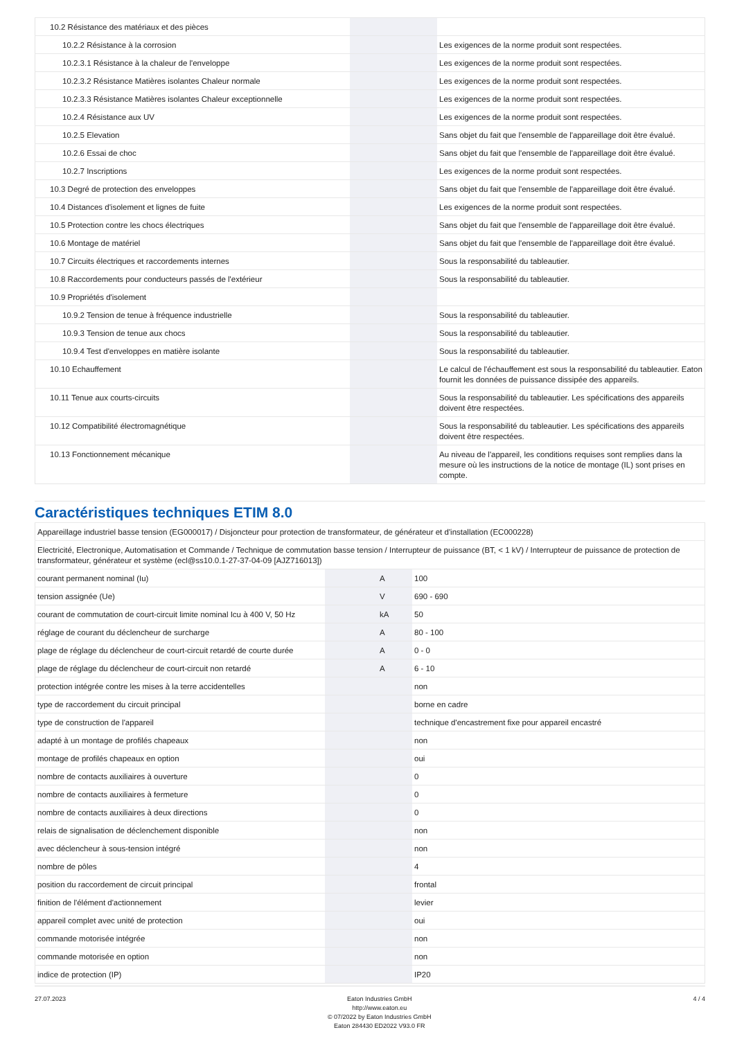| 10.2 Résistance des matériaux et des pièces | | | |
| 10.2.2 Résistance à la corrosion | | | Les exigences de la norme produit sont respectées. |
| 10.2.3.1 Résistance à la chaleur de l'enveloppe | | | Les exigences de la norme produit sont respectées. |
| 10.2.3.2 Résistance Matières isolantes Chaleur normale | | | Les exigences de la norme produit sont respectées. |
| 10.2.3.3 Résistance Matières isolantes Chaleur exceptionnelle | | | Les exigences de la norme produit sont respectées. |
| 10.2.4 Résistance aux UV | | | Les exigences de la norme produit sont respectées. |
| 10.2.5 Elevation | | | Sans objet du fait que l'ensemble de l'appareillage doit être évalué. |
| 10.2.6 Essai de choc | | | Sans objet du fait que l'ensemble de l'appareillage doit être évalué. |
| 10.2.7 Inscriptions | | | Les exigences de la norme produit sont respectées. |
| 10.3 Degré de protection des enveloppes | | | Sans objet du fait que l'ensemble de l'appareillage doit être évalué. |
| 10.4 Distances d'isolement et lignes de fuite | | | Les exigences de la norme produit sont respectées. |
| 10.5 Protection contre les chocs électriques | | | Sans objet du fait que l'ensemble de l'appareillage doit être évalué. |
| 10.6 Montage de matériel | | | Sans objet du fait que l'ensemble de l'appareillage doit être évalué. |
| 10.7 Circuits électriques et raccordements internes | | | Sous la responsabilité du tableautier. |
| 10.8 Raccordements pour conducteurs passés de l'extérieur | | | Sous la responsabilité du tableautier. |
| 10.9 Propriétés d'isolement | | | |
| 10.9.2 Tension de tenue à fréquence industrielle | | | Sous la responsabilité du tableautier. |
| 10.9.3 Tension de tenue aux chocs | | | Sous la responsabilité du tableautier. |
| 10.9.4 Test d'enveloppes en matière isolante | | | Sous la responsabilité du tableautier. |
| 10.10 Echauffement | | | Le calcul de l'échauffement est sous la responsabilité du tableautier. Eaton fournit les données de puissance dissipée des appareils. |
| 10.11 Tenue aux courts-circuits | | | Sous la responsabilité du tableautier. Les spécifications des appareils doivent être respectées. |
| 10.12 Compatibilité électromagnétique | | | Sous la responsabilité du tableautier. Les spécifications des appareils doivent être respectées. |
| 10.13 Fonctionnement mécanique | | | Au niveau de l'appareil, les conditions requises sont remplies dans la mesure où les instructions de la notice de montage (IL) sont prises en compte. |
Caractéristiques techniques ETIM 8.0
| Appareillage industriel basse tension (EG000017) / Disjoncteur pour protection de transformateur, de générateur et d'installation (EC000228) | | | |
| Electricité, Electronique, Automatisation et Commande / Technique de commutation basse tension / Interrupteur de puissance (BT, < 1 kV) / Interrupteur de puissance de protection de transformateur, générateur et système (ecl@ss10.0.1-27-37-04-09 [AJZ716013]) | | | |
| courant permanent nominal (Iu) | | A | 100 |
| tension assignée (Ue) | | V | 690 - 690 |
| courant de commutation de court-circuit limite nominal Icu à 400 V, 50 Hz | | kA | 50 |
| réglage de courant du déclencheur de surcharge | | A | 80 - 100 |
| plage de réglage du déclencheur de court-circuit retardé de courte durée | | A | 0 - 0 |
| plage de réglage du déclencheur de court-circuit non retardé | | A | 6 - 10 |
| protection intégrée contre les mises à la terre accidentelles | | | non |
| type de raccordement du circuit principal | | | borne en cadre |
| type de construction de l'appareil | | | technique d'encastrement fixe pour appareil encastré |
| adapté à un montage de profilés chapeaux | | | non |
| montage de profilés chapeaux en option | | | oui |
| nombre de contacts auxiliaires à ouverture | | | 0 |
| nombre de contacts auxiliaires à fermeture | | | 0 |
| nombre de contacts auxiliaires à deux directions | | | 0 |
| relais de signalisation de déclenchement disponible | | | non |
| avec déclencheur à sous-tension intégré | | | non |
| nombre de pôles | | | 4 |
| position du raccordement de circuit principal | | | frontal |
| finition de l'élément d'actionnement | | | levier |
| appareil complet avec unité de protection | | | oui |
| commande motorisée intégrée | | | non |
| commande motorisée en option | | | non |
| indice de protection (IP) | | | IP20 |
27.07.2023 Eaton Industries GmbH
http://www.eaton.eu
© 07/2022 by Eaton Industries GmbH
Eaton 284430 ED2022 V93.0 FR
4 / 4